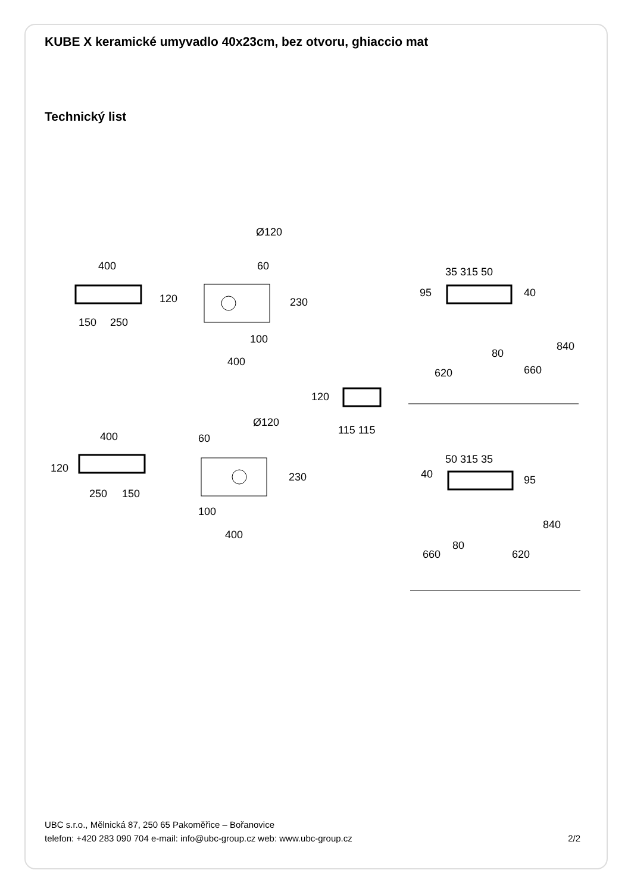KUBE X keramické umyvadlo 40x23cm, bez otvoru, ghiaccio mat
Technický list
400
150
250
120
Ø120
60
230
100
400
35 315 50
95
40
80
620
660
840
120
115 115
400
120
250
150
Ø120
60
230
100
400
50 315 35
40
95
80
660
620
840
UBC s.r.o., Mělnická 87, 250 65 Pakoměřice – Bořanovice
telefon: +420 283 090 704 e-mail: info@ubc-group.cz web: www.ubc-group.cz
2/2